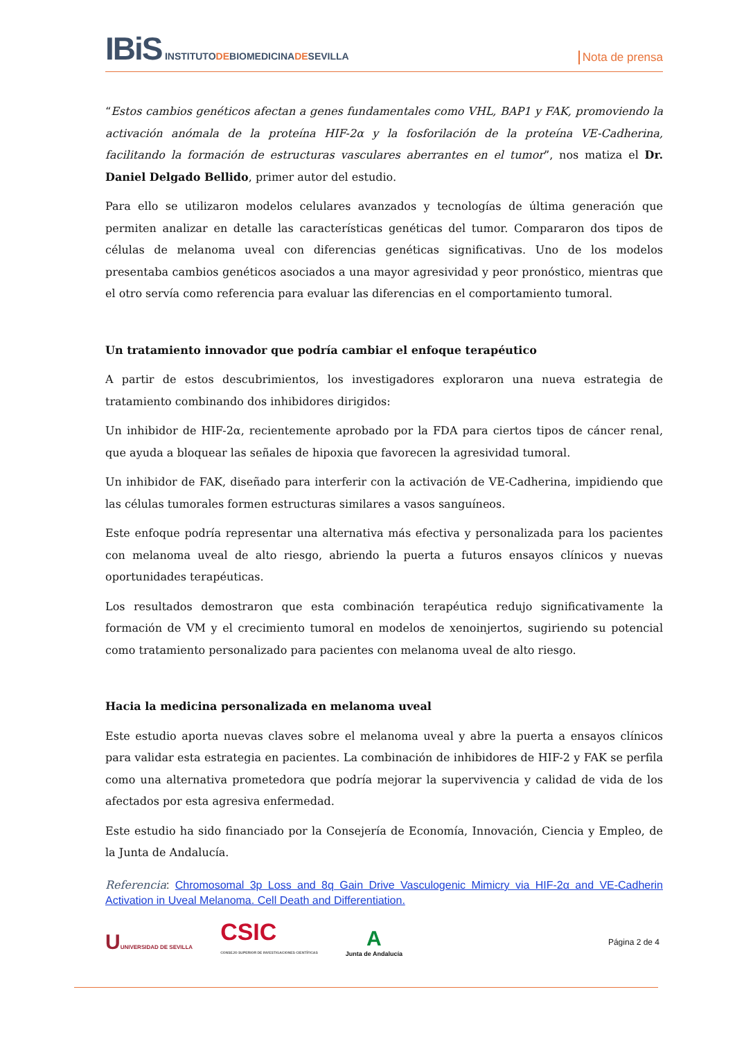IBiS INSTITUTODEBIOMEDICINADESEVILLA
Nota de prensa
“Estos cambios genéticos afectan a genes fundamentales como VHL, BAP1 y FAK, promoviendo la activación anómala de la proteína HIF-2α y la fosforilación de la proteína VE-Cadherina, facilitando la formación de estructuras vasculares aberrantes en el tumor”, nos matiza el Dr. Daniel Delgado Bellido, primer autor del estudio.
Para ello se utilizaron modelos celulares avanzados y tecnologías de última generación que permiten analizar en detalle las características genéticas del tumor. Compararon dos tipos de células de melanoma uveal con diferencias genéticas significativas. Uno de los modelos presentaba cambios genéticos asociados a una mayor agresividad y peor pronóstico, mientras que el otro servía como referencia para evaluar las diferencias en el comportamiento tumoral.
Un tratamiento innovador que podría cambiar el enfoque terapéutico
A partir de estos descubrimientos, los investigadores exploraron una nueva estrategia de tratamiento combinando dos inhibidores dirigidos:
Un inhibidor de HIF-2α, recientemente aprobado por la FDA para ciertos tipos de cáncer renal, que ayuda a bloquear las señales de hipoxia que favorecen la agresividad tumoral.
Un inhibidor de FAK, diseñado para interferir con la activación de VE-Cadherina, impidiendo que las células tumorales formen estructuras similares a vasos sanguíneos.
Este enfoque podría representar una alternativa más efectiva y personalizada para los pacientes con melanoma uveal de alto riesgo, abriendo la puerta a futuros ensayos clínicos y nuevas oportunidades terapéuticas.
Los resultados demostraron que esta combinación terapéutica redujo significativamente la formación de VM y el crecimiento tumoral en modelos de xenoinjertos, sugiriendo su potencial como tratamiento personalizado para pacientes con melanoma uveal de alto riesgo.
Hacia la medicina personalizada en melanoma uveal
Este estudio aporta nuevas claves sobre el melanoma uveal y abre la puerta a ensayos clínicos para validar esta estrategia en pacientes. La combinación de inhibidores de HIF-2 y FAK se perfila como una alternativa prometedora que podría mejorar la supervivencia y calidad de vida de los afectados por esta agresiva enfermedad.
Este estudio ha sido financiado por la Consejería de Economía, Innovación, Ciencia y Empleo, de la Junta de Andalucía.
Referencia: Chromosomal 3p Loss and 8q Gain Drive Vasculogenic Mimicry via HIF-2α and VE-Cadherin Activation in Uveal Melanoma. Cell Death and Differentiation.
UUNIVERSIDAD DE SEVILLA
CSIC
CONSEJO SUPERIOR DE INVESTIGACIONES CIENTÍFICAS
A
Junta de Andalucía
Página 2 de 4